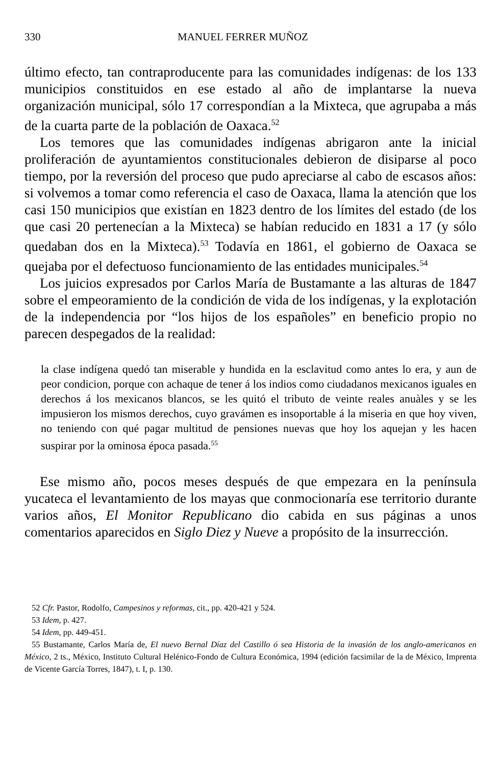330 MANUEL FERRER MUÑOZ
último efecto, tan contraproducente para las comunidades indígenas: de los 133 municipios constituidos en ese estado al año de implantarse la nueva organización municipal, sólo 17 correspondían a la Mixteca, que agrupaba a más de la cuarta parte de la población de Oaxaca.<sup>52</sup>
Los temores que las comunidades indígenas abrigaron ante la inicial proliferación de ayuntamientos constitucionales debieron de disiparse al poco tiempo, por la reversión del proceso que pudo apreciarse al cabo de escasos años: si volvemos a tomar como referencia el caso de Oaxaca, llama la atención que los casi 150 municipios que existían en 1823 dentro de los límites del estado (de los que casi 20 pertenecían a la Mixteca) se habían reducido en 1831 a 17 (y sólo quedaban dos en la Mixteca).<sup>53</sup> Todavía en 1861, el gobierno de Oaxaca se quejaba por el defectuoso funcionamiento de las entidades municipales.<sup>54</sup>
Los juicios expresados por Carlos María de Bustamante a las alturas de 1847 sobre el empeoramiento de la condición de vida de los indígenas, y la explotación de la independencia por “los hijos de los españoles” en beneficio propio no parecen despegados de la realidad:
la clase indígena quedó tan miserable y hundida en la esclavitud como antes lo era, y aun de peor condicion, porque con achaque de tener á los indios como ciudadanos mexicanos iguales en derechos á los mexicanos blancos, se les quitó el tributo de veinte reales anuàles y se les impusieron los mismos derechos, cuyo gravámen es insoportable á la miseria en que hoy viven, no teniendo con qué pagar multitud de pensiones nuevas que hoy los aquejan y les hacen suspirar por la ominosa época pasada.<sup>55</sup>
Ese mismo año, pocos meses después de que empezara en la península yucateca el levantamiento de los mayas que conmocionaría ese territorio durante varios años, El Monitor Republicano dio cabida en sus páginas a unos comentarios aparecidos en Siglo Diez y Nueve a propósito de la insurrección.
52 Cfr. Pastor, Rodolfo, Campesinos y reformas, cit., pp. 420-421 y 524.
53 Idem, p. 427.
54 Idem, pp. 449-451.
55 Bustamante, Carlos María de, El nuevo Bernal Díaz del Castillo ó sea Historia de la invasión de los anglo-americanos en México, 2 ts., México, Instituto Cultural Helénico-Fondo de Cultura Económica, 1994 (edición facsimilar de la de México, Imprenta de Vicente García Torres, 1847), t. I, p. 130.